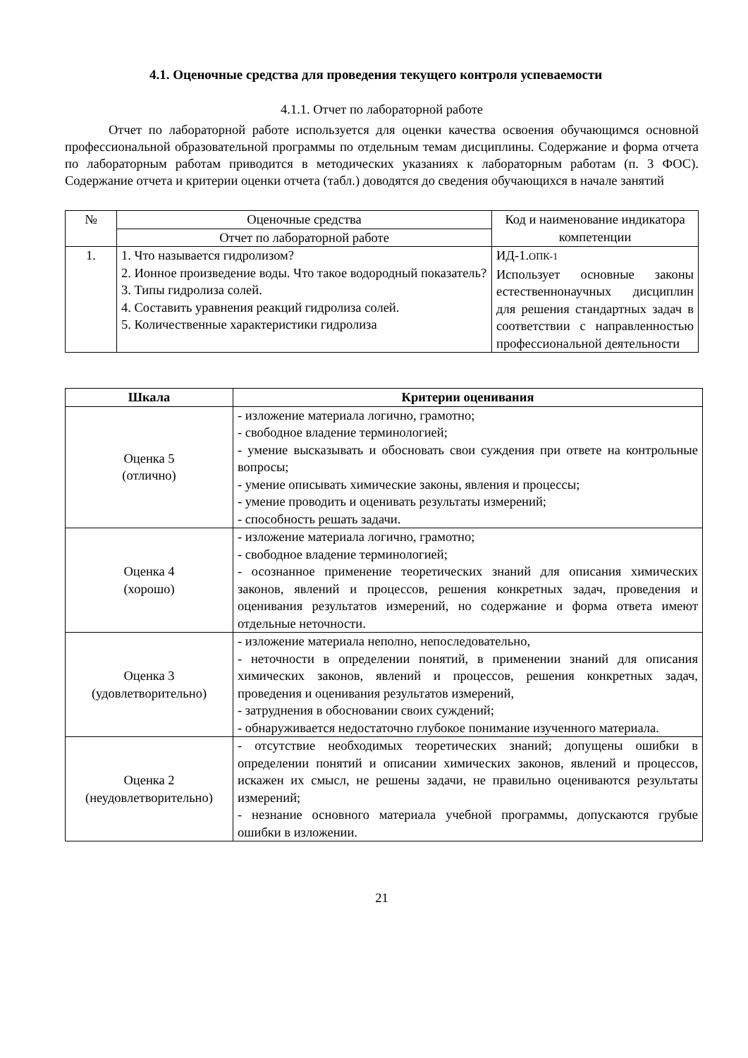4.1. Оценочные средства для проведения текущего контроля успеваемости
4.1.1. Отчет по лабораторной работе
Отчет по лабораторной работе используется для оценки качества освоения обучающимся основной профессиональной образовательной программы по отдельным темам дисциплины. Содержание и форма отчета по лабораторным работам приводится в методических указаниях к лабораторным работам (п. 3 ФОС). Содержание отчета и критерии оценки отчета (табл.) доводятся до сведения обучающихся в начале занятий
| № | Оценочные средства | Код и наименование индикатора компетенции |
| --- | --- | --- |
| | Отчет по лабораторной работе | |
| 1. | 1. Что называется гидролизом? 2. Ионное произведение воды. Что такое водородный показатель? 3. Типы гидролиза солей. 4. Составить уравнения реакций гидролиза солей. 5. Количественные характеристики гидролиза | ИД-1. ОПК-1 Использует основные законы естественнонаучных дисциплин для решения стандартных задач в соответствии с направленностью профессиональной деятельности |
| Шкала | Критерии оценивания |
| --- | --- |
| Оценка 5 (отлично) | - изложение материала логично, грамотно; - свободное владение терминологией; - умение высказывать и обосновать свои суждения при ответе на контрольные вопросы; - умение описывать химические законы, явления и процессы; - умение проводить и оценивать результаты измерений; - способность решать задачи. |
| Оценка 4 (хорошо) | - изложение материала логично, грамотно; - свободное владение терминологией; - осознанное применение теоретических знаний для описания химических законов, явлений и процессов, решения конкретных задач, проведения и оценивания результатов измерений, но содержание и форма ответа имеют отдельные неточности. |
| Оценка 3 (удовлетворительно) | - изложение материала неполно, непоследовательно, - неточности в определении понятий, в применении знаний для описания химических законов, явлений и процессов, решения конкретных задач, проведения и оценивания результатов измерений, - затруднения в обосновании своих суждений; - обнаруживается недостаточно глубокое понимание изученного материала. |
| Оценка 2 (неудовлетворительно) | - отсутствие необходимых теоретических знаний; допущены ошибки в определении понятий и описании химических законов, явлений и процессов, искажен их смысл, не решены задачи, не правильно оцениваются результаты измерений; - незнание основного материала учебной программы, допускаются грубые ошибки в изложении. |
21